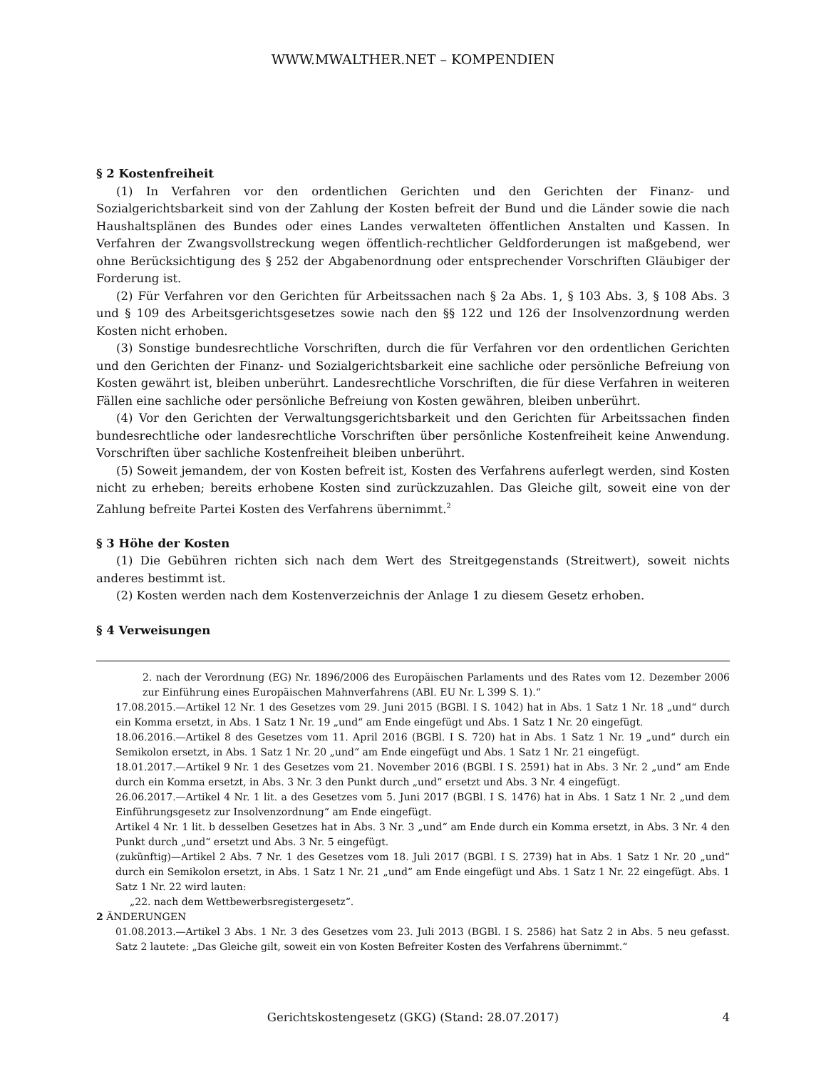WWW.MWALTHER.NET – KOMPENDIEN
§ 2 Kostenfreiheit
(1) In Verfahren vor den ordentlichen Gerichten und den Gerichten der Finanz- und Sozialgerichtsbarkeit sind von der Zahlung der Kosten befreit der Bund und die Länder sowie die nach Haushaltsplänen des Bundes oder eines Landes verwalteten öffentlichen Anstalten und Kassen. In Verfahren der Zwangsvollstreckung wegen öffentlich-rechtlicher Geldforderungen ist maßgebend, wer ohne Berücksichtigung des § 252 der Abgabenordnung oder entsprechender Vorschriften Gläubiger der Forderung ist.
(2) Für Verfahren vor den Gerichten für Arbeitssachen nach § 2a Abs. 1, § 103 Abs. 3, § 108 Abs. 3 und § 109 des Arbeitsgerichtsgesetzes sowie nach den §§ 122 und 126 der Insolvenzordnung werden Kosten nicht erhoben.
(3) Sonstige bundesrechtliche Vorschriften, durch die für Verfahren vor den ordentlichen Gerichten und den Gerichten der Finanz- und Sozialgerichtsbarkeit eine sachliche oder persönliche Befreiung von Kosten gewährt ist, bleiben unberührt. Landesrechtliche Vorschriften, die für diese Verfahren in weiteren Fällen eine sachliche oder persönliche Befreiung von Kosten gewähren, bleiben unberührt.
(4) Vor den Gerichten der Verwaltungsgerichtsbarkeit und den Gerichten für Arbeitssachen finden bundesrechtliche oder landesrechtliche Vorschriften über persönliche Kostenfreiheit keine Anwendung. Vorschriften über sachliche Kostenfreiheit bleiben unberührt.
(5) Soweit jemandem, der von Kosten befreit ist, Kosten des Verfahrens auferlegt werden, sind Kosten nicht zu erheben; bereits erhobene Kosten sind zurückzuzahlen. Das Gleiche gilt, soweit eine von der Zahlung befreite Partei Kosten des Verfahrens übernimmt.<sup>2</sup>
§ 3 Höhe der Kosten
(1) Die Gebühren richten sich nach dem Wert des Streitgegenstands (Streitwert), soweit nichts anderes bestimmt ist.
(2) Kosten werden nach dem Kostenverzeichnis der Anlage 1 zu diesem Gesetz erhoben.
§ 4 Verweisungen
2. nach der Verordnung (EG) Nr. 1896/2006 des Europäischen Parlaments und des Rates vom 12. Dezember 2006 zur Einführung eines Europäischen Mahnverfahrens (ABl. EU Nr. L 399 S. 1).“
17.08.2015.—Artikel 12 Nr. 1 des Gesetzes vom 29. Juni 2015 (BGBl. I S. 1042) hat in Abs. 1 Satz 1 Nr. 18 „und“ durch ein Komma ersetzt, in Abs. 1 Satz 1 Nr. 19 „und“ am Ende eingefügt und Abs. 1 Satz 1 Nr. 20 eingefügt.
18.06.2016.—Artikel 8 des Gesetzes vom 11. April 2016 (BGBl. I S. 720) hat in Abs. 1 Satz 1 Nr. 19 „und“ durch ein Semikolon ersetzt, in Abs. 1 Satz 1 Nr. 20 „und“ am Ende eingefügt und Abs. 1 Satz 1 Nr. 21 eingefügt.
18.01.2017.—Artikel 9 Nr. 1 des Gesetzes vom 21. November 2016 (BGBl. I S. 2591) hat in Abs. 3 Nr. 2 „und“ am Ende durch ein Komma ersetzt, in Abs. 3 Nr. 3 den Punkt durch „und“ ersetzt und Abs. 3 Nr. 4 eingefügt.
26.06.2017.—Artikel 4 Nr. 1 lit. a des Gesetzes vom 5. Juni 2017 (BGBl. I S. 1476) hat in Abs. 1 Satz 1 Nr. 2 „und dem Einführungsgesetz zur Insolvenzordnung“ am Ende eingefügt.
Artikel 4 Nr. 1 lit. b desselben Gesetzes hat in Abs. 3 Nr. 3 „und“ am Ende durch ein Komma ersetzt, in Abs. 3 Nr. 4 den Punkt durch „und“ ersetzt und Abs. 3 Nr. 5 eingefügt.
(zukünftig)—Artikel 2 Abs. 7 Nr. 1 des Gesetzes vom 18. Juli 2017 (BGBl. I S. 2739) hat in Abs. 1 Satz 1 Nr. 20 „und“ durch ein Semikolon ersetzt, in Abs. 1 Satz 1 Nr. 21 „und“ am Ende eingefügt und Abs. 1 Satz 1 Nr. 22 eingefügt. Abs. 1 Satz 1 Nr. 22 wird lauten:
„22. nach dem Wettbewerbsregistergesetz“.
2 ÄNDERUNGEN
01.08.2013.—Artikel 3 Abs. 1 Nr. 3 des Gesetzes vom 23. Juli 2013 (BGBl. I S. 2586) hat Satz 2 in Abs. 5 neu gefasst. Satz 2 lautete: „Das Gleiche gilt, soweit ein von Kosten Befreiter Kosten des Verfahrens übernimmt.“
Gerichtskostengesetz (GKG) (Stand: 28.07.2017) 4